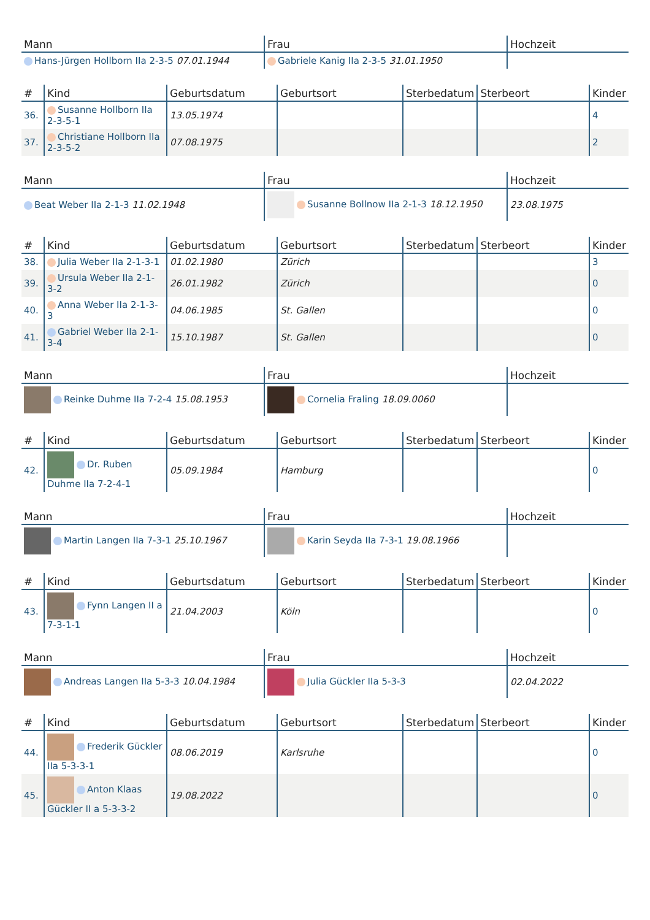| Mann | Frau | Hochzeit |
| --- | --- | --- |
| Hans-Jürgen Hollborn IIa 2-3-5 07.01.1944 | Gabriele Kanig IIa 2-3-5 31.01.1950 | |
| # | Kind | Geburtsdatum | Geburtsort | Sterbedatum | Sterbeort | Kinder |
| --- | --- | --- | --- | --- | --- | --- |
| 36. | Susanne Hollborn IIa 2-3-5-1 | 13.05.1974 | | | | 4 |
| 37. | Christiane Hollborn IIa 2-3-5-2 | 07.08.1975 | | | | 2 |
| Mann | Frau | Hochzeit |
| --- | --- | --- |
| Beat Weber IIa 2-1-3 11.02.1948 | Susanne Bollnow IIa 2-1-3 18.12.1950 | 23.08.1975 |
| # | Kind | Geburtsdatum | Geburtsort | Sterbedatum | Sterbeort | Kinder |
| --- | --- | --- | --- | --- | --- | --- |
| 38. | Julia Weber IIa 2-1-3-1 | 01.02.1980 | Zürich | | | 3 |
| 39. | Ursula Weber IIa 2-1-3-2 | 26.01.1982 | Zürich | | | 0 |
| 40. | Anna Weber IIa 2-1-3-3 | 04.06.1985 | St. Gallen | | | 0 |
| 41. | Gabriel Weber IIa 2-1-3-4 | 15.10.1987 | St. Gallen | | | 0 |
| Mann | Frau | Hochzeit |
| --- | --- | --- |
| Reinke Duhme IIa 7-2-4 15.08.1953 | Cornelia Fraling 18.09.0060 | |
| # | Kind | Geburtsdatum | Geburtsort | Sterbedatum | Sterbeort | Kinder |
| --- | --- | --- | --- | --- | --- | --- |
| 42. | Dr. Ruben Duhme IIa 7-2-4-1 | 05.09.1984 | Hamburg | | | 0 |
| Mann | Frau | Hochzeit |
| --- | --- | --- |
| Martin Langen IIa 7-3-1 25.10.1967 | Karin Seyda IIa 7-3-1 19.08.1966 | |
| # | Kind | Geburtsdatum | Geburtsort | Sterbedatum | Sterbeort | Kinder |
| --- | --- | --- | --- | --- | --- | --- |
| 43. | Fynn Langen II a 7-3-1-1 | 21.04.2003 | Köln | | | 0 |
| Mann | Frau | Hochzeit |
| --- | --- | --- |
| Andreas Langen IIa 5-3-3 10.04.1984 | Julia Gückler IIa 5-3-3 | 02.04.2022 |
| # | Kind | Geburtsdatum | Geburtsort | Sterbedatum | Sterbeort | Kinder |
| --- | --- | --- | --- | --- | --- | --- |
| 44. | Frederik Gückler IIa 5-3-3-1 | 08.06.2019 | Karlsruhe | | | 0 |
| 45. | Anton Klaas Gückler II a 5-3-3-2 | 19.08.2022 | | | | 0 |